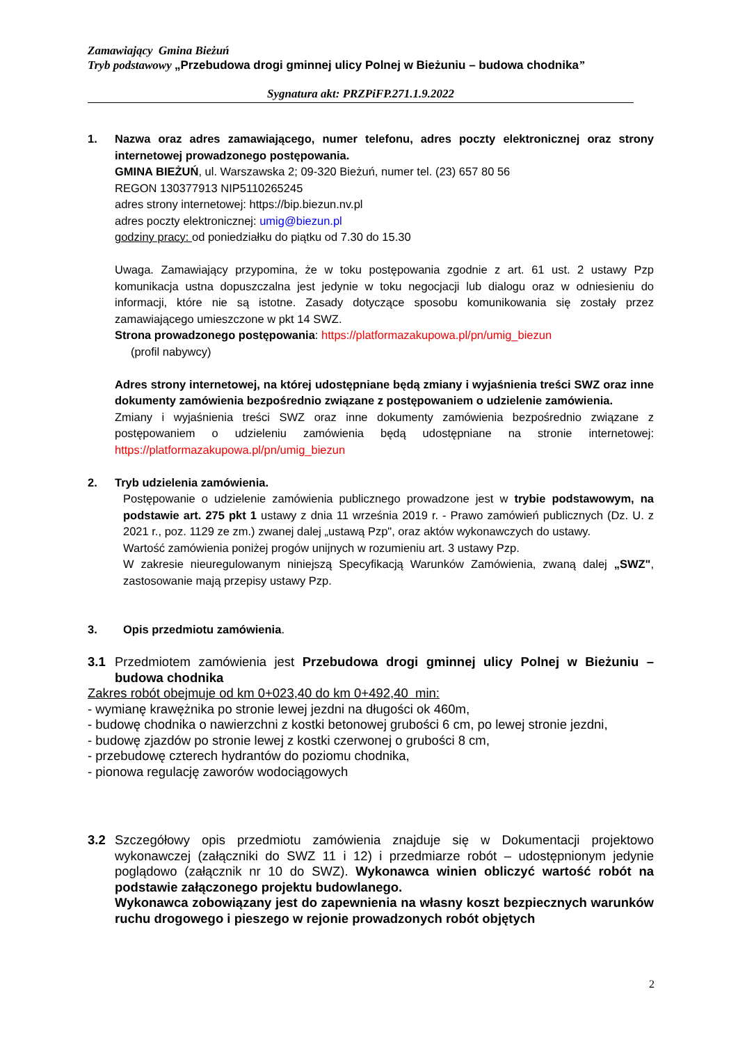Zamawiający Gmina Bieżuń
Tryb podstawowy „Przebudowa drogi gminnej ulicy Polnej w Bieżuniu – budowa chodnika”
Sygnatura akt: PRZPiFP.271.1.9.2022
1. Nazwa oraz adres zamawiającego, numer telefonu, adres poczty elektronicznej oraz strony internetowej prowadzonego postępowania.
GMINA BIEŻUŃ, ul. Warszawska 2; 09-320 Bieżuń, numer tel. (23) 657 80 56
REGON 130377913 NIP5110265245
adres strony internetowej: https://bip.biezun.nv.pl
adres poczty elektronicznej: umig@biezun.pl
godziny pracy: od poniedziałku do piątku od 7.30 do 15.30
Uwaga. Zamawiający przypomina, że w toku postępowania zgodnie z art. 61 ust. 2 ustawy Pzp komunikacja ustna dopuszczalna jest jedynie w toku negocjacji lub dialogu oraz w odniesieniu do informacji, które nie są istotne. Zasady dotyczące sposobu komunikowania się zostały przez zamawiającego umieszczone w pkt 14 SWZ.
Strona prowadzonego postępowania: https://platformazakupowa.pl/pn/umig_biezun
(profil nabywcy)
Adres strony internetowej, na której udostępniane będą zmiany i wyjaśnienia treści SWZ oraz inne dokumenty zamówienia bezpośrednio związane z postępowaniem o udzielenie zamówienia.
Zmiany i wyjaśnienia treści SWZ oraz inne dokumenty zamówienia bezpośrednio związane z postępowaniem o udzieleniu zamówienia będą udostępniane na stronie internetowej: https://platformazakupowa.pl/pn/umig_biezun
2. Tryb udzielenia zamówienia.
Postępowanie o udzielenie zamówienia publicznego prowadzone jest w trybie podstawowym, na podstawie art. 275 pkt 1 ustawy z dnia 11 września 2019 r. - Prawo zamówień publicznych (Dz. U. z 2021 r., poz. 1129 ze zm.) zwanej dalej „ustawą Pzp", oraz aktów wykonawczych do ustawy.
Wartość zamówienia poniżej progów unijnych w rozumieniu art. 3 ustawy Pzp.
W zakresie nieuregulowanym niniejszą Specyfikacją Warunków Zamówienia, zwaną dalej „SWZ", zastosowanie mają przepisy ustawy Pzp.
3. Opis przedmiotu zamówienia.
3.1 Przedmiotem zamówienia jest Przebudowa drogi gminnej ulicy Polnej w Bieżuniu – budowa chodnika
Zakres robót obejmuje od km 0+023,40 do km 0+492,40 min:
- wymianę krawężnika po stronie lewej jezdni na długości ok 460m,
- budowę chodnika o nawierzchni z kostki betonowej grubości 6 cm, po lewej stronie jezdni,
- budowę zjazdów po stronie lewej z kostki czerwonej o grubości 8 cm,
- przebudowę czterech hydrantów do poziomu chodnika,
- pionowa regulację zaworów wodociągowych
3.2 Szczegółowy opis przedmiotu zamówienia znajduje się w Dokumentacji projektowo wykonawczej (załączniki do SWZ 11 i 12) i przedmiarze robót – udostępnionym jedynie poglądowo (załącznik nr 10 do SWZ). Wykonawca winien obliczyć wartość robót na podstawie załączonego projektu budowlanego.
Wykonawca zobowiązany jest do zapewnienia na własny koszt bezpiecznych warunków ruchu drogowego i pieszego w rejonie prowadzonych robót objętych
2